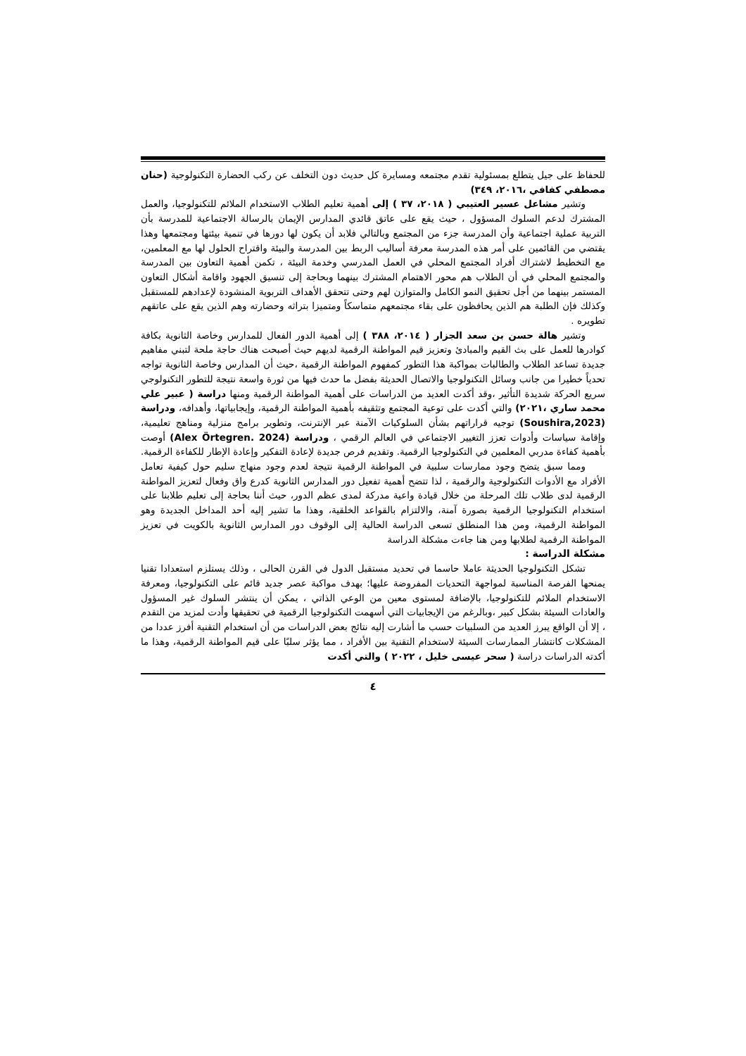للحفاظ على جيل يتطلع بمسئولية تقدم مجتمعه ومسايرة كل حديث دون التخلف عن ركب الحضارة التكنولوجية (حنان مصطفي كفافي ،٢٠١٦، ٣٤٩)
وتشير مشاعل عسير العتيبي ( ٢٠١٨، ٣٧ ) إلى أهمية تعليم الطلاب الاستخدام الملائم للتكنولوجيا، والعمل المشترك لدعم السلوك المسؤول ، حيث يقع على عاتق قائدي المدارس الإيمان بالرسالة الاجتماعية للمدرسة بأن التربية عملية اجتماعية وأن المدرسة جزء من المجتمع وبالتالي فلابد أن يكون لها دورها في تنمية بيئتها ومجتمعها وهذا يقتضي من القائمين على أمر هذه المدرسة معرفة أساليب الربط بين المدرسة والبيئة واقتراح الحلول لها مع المعلمين، مع التخطيط لاشتراك أفراد المجتمع المحلي في العمل المدرسي وخدمة البيئة ، تكمن أهمية التعاون بين المدرسة والمجتمع المحلي في أن الطلاب هم محور الاهتمام المشترك بينهما وبحاجة إلى تنسيق الجهود واقامة أشكال التعاون المستمر بينهما من أجل تحقيق النمو الكامل والمتوازن لهم وحتى تتحقق الأهداف التربوية المنشودة لإعدادهم للمستقبل وكذلك فإن الطلبة هم الذين يحافظون على بقاء مجتمعهم متماسكاً ومتميزا بتراثه وحضارته وهم الذين يقع على عاتقهم تطويره .
وتشير هالة حسن بن سعد الجزار ( ٢٠١٤، ٣٨٨ ) إلى أهمية الدور الفعال للمدارس وخاصة الثانوية بكافة كوادرها للعمل على بث القيم والمبادئ وتعزيز قيم المواطنة الرقمية لديهم حيث أصبحت هناك حاجة ملحة لتبني مفاهيم جديدة تساعد الطلاب والطالبات بمواكبة هذا التطور كمفهوم المواطنة الرقمية ،حيث أن المدارس وخاصة الثانوية تواجه تحدياً خطيرا من جانب وسائل التكنولوجيا والاتصال الحديثة بفضل ما حدث فيها من ثورة واسعة نتيجة للتطور التكنولوجي سريع الحركة شديدة التأثير ،وقد أكدت العديد من الدراسات على أهمية المواطنة الرقمية ومنها دراسة ( عبير علي محمد ساري ،٢٠٢١) والتي أكدت على توعية المجتمع وتثقيفه بأهمية المواطنة الرقمية، وإيجابياتها، وأهدافه، ودراسة (Soushira,2023) توجيه قراراتهم بشأن السلوكيات الآمنة عبر الإنترنت، وتطوير برامج منزلية ومناهج تعليمية، وإقامة سياسات وأدوات تعزز التغيير الاجتماعي في العالم الرقمي ، ودراسة (Alex Örtegren. 2024) أوصت بأهمية كفاءة مدربي المعلمين في التكنولوجيا الرقمية. وتقديم فرص جديدة لإعادة التفكير وإعادة الإطار للكفاءة الرقمية.
ومما سبق يتضح وجود ممارسات سلبية في المواطنة الرقمية نتيجة لعدم وجود منهاج سليم حول كيفية تعامل الأفراد مع الأدوات التكنولوجية والرقمية ، لذا تتضح أهمية تفعيل دور المدارس الثانوية كدرع واق وفعال لتعزيز المواطنة الرقمية لدى طلاب تلك المرحلة من خلال قيادة واعية مدركة لمدى عظم الدور، حيث أننا بحاجة إلى تعليم طلابنا على استخدام التكنولوجيا الرقمية بصورة آمنة، والالتزام بالقواعد الخلقية، وهذا ما تشير إليه أحد المداخل الجديدة وهو المواطنة الرقمية، ومن هذا المنطلق تسعى الدراسة الحالية إلى الوقوف دور المدارس الثانوية بالكويت في تعزيز المواطنة الرقمية لطلابها ومن هنا جاءت مشكلة الدراسة
مشكلة الدراسة :
تشكل التكنولوجيا الحديثة عاملا حاسما في تحديد مستقبل الدول في القرن الحالى ، وذلك يستلزم استعدادا تقنيا يمنحها الفرصة المناسبة لمواجهة التحديات المفروضة عليها؛ بهدف مواكبة عصر جديد قائم على التكنولوجيا، ومعرفة الاستخدام الملائم للتكنولوجيا، بالإضافة لمستوى معين من الوعي الذاتي ، يمكن أن ينتشر السلوك غير المسؤول والعادات السيئة بشكل كبير ،وبالرغم من الإيجابيات التي أسهمت التكنولوجيا الرقمية في تحقيقها وأدت لمزيد من التقدم ، إلا أن الواقع يبرز العديد من السلبيات حسب ما أشارت إليه نتائج بعض الدراسات من أن استخدام التقنية أفرز عددا من المشكلات كانتشار الممارسات السيئة لاستخدام التقنية بين الأفراد ، مما يؤثر سلبًا على قيم المواطنة الرقمية، وهذا ما أكدته الدراسات دراسة ( سحر عيسى خليل ، ٢٠٢٢ ) والتي أكدت
٤